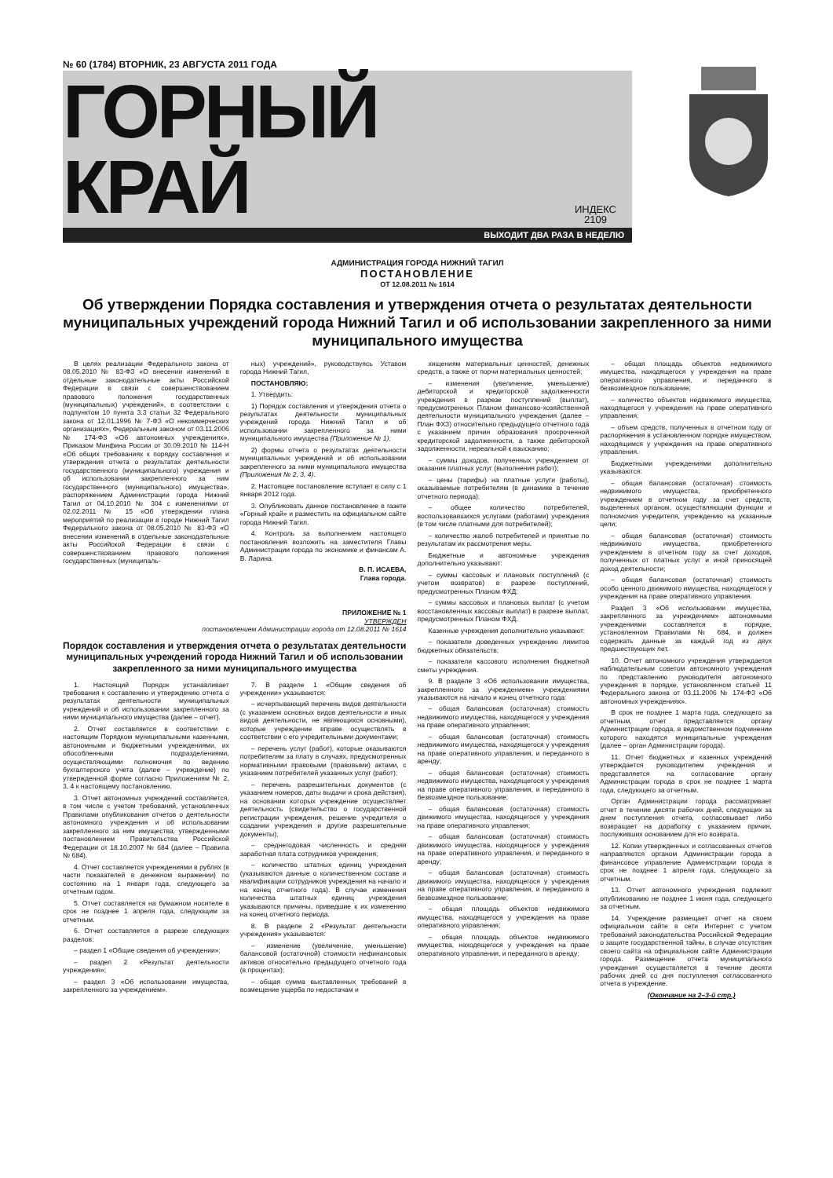№ 60 (1784) ВТОРНИК, 23 АВГУСТА 2011 ГОДА
ГОРНЫЙ КРАЙ ИНДЕКС
2109
ВЫХОДИТ ДВА РАЗА В НЕДЕЛЮ
АДМИНИСТРАЦИЯ ГОРОДА НИЖНИЙ ТАГИЛ
ПОСТАНОВЛЕНИЕ
ОТ 12.08.2011 № 1614
Об утверждении Порядка составления и утверждения отчета о результатах деятельности муниципальных учреждений города Нижний Тагил и об использовании закрепленного за ними муниципального имущества
В целях реализации Федерального закона от 08.05.2010 № 83-ФЗ «О внесении изменений в отдельные законодательные акты Российской Федерации в связи с совершенствованием правового положения государственных (муниципальных) учреждений», в соответствии с подпунктом 10 пункта 3.3 статьи 32 Федерального закона от 12.01.1996 № 7-ФЗ «О некоммерческих организациях», Федеральным законом от 03.11.2006 № 174-ФЗ «Об автономных учреждениях», Приказом Минфина России от 30.09.2010 № 114-Н «Об общих требованиях к порядку составления и утверждения отчета о результатах деятельности государственного (муниципального) учреждения и об использовании закрепленного за ним государственного (муниципального) имущества», распоряжением Администрации города Нижний Тагил от 04.10.2010 № 304 с изменениями от 02.02.2011 № 15 «Об утверждении плана мероприятий по реализации в городе Нижний Тагил Федерального закона от 08.05.2010 № 83-ФЗ «О внесении изменений в отдельные законодательные акты Российской Федерации в связи с совершенствованием правового положения государственных (муниципаль-
ных) учреждений», руководствуясь Уставом города Нижний Тагил,
ПОСТАНОВЛЯЮ:
1. Утвердить:
1) Порядок составления и утверждения отчета о результатах деятельности муниципальных учреждений города Нижний Тагил и об использовании закрепленного за ними муниципального имущества (Приложение № 1);
2) формы отчета о результатах деятельности муниципальных учреждений и об использовании закрепленного за ними муниципального имущества (Приложения № 2, 3, 4).
2. Настоящее постановление вступает в силу с 1 января 2012 года.
3. Опубликовать данное постановление в газете «Горный край» и разместить на официальном сайте города Нижний Тагил.
4. Контроль за выполнением настоящего постановления возложить на заместителя Главы Администрации города по экономике и финансам А. В. Ларина.
В. П. ИСАЕВА,
Глава города.
ПРИЛОЖЕНИЕ № 1
УТВЕРЖДЕН
постановлением Администрации города от 12.08.2011 № 1614
Порядок составления и утверждения отчета о результатах деятельности муниципальных учреждений города Нижний Тагил и об использовании закрепленного за ними муниципального имущества
1. Настоящий Порядок устанавливает требования к составлению и утверждению отчета о результатах деятельности муниципальных учреждений и об использовании закрепленного за ними муниципального имущества (далее – отчет).
2. Отчет составляется в соответствии с настоящим Порядком муниципальными казенными, автономными и бюджетными учреждениями, их обособленными подразделениями, осуществляющими полномочия по ведению бухгалтерского учета (далее – учреждение) по утвержденной форме согласно Приложениям № 2, 3, 4 к настоящему постановлению.
3. Отчет автономных учреждений составляется, в том числе с учетом требований, установленных Правилами опубликования отчетов о деятельности автономного учреждения и об использовании закрепленного за ним имущества, утвержденными постановлением Правительства Российской Федерации от 18.10.2007 № 684 (далее – Правила № 684).
4. Отчет составляется учреждениями в рублях (в части показателей в денежном выражении) по состоянию на 1 января года, следующего за отчетным годом.
5. Отчет составляется на бумажном носителе в срок не позднее 1 апреля года, следующим за отчетным.
6. Отчет составляется в разрезе следующих разделов:
– раздел 1 «Общие сведения об учреждении»;
– раздел 2 «Результат деятельности учреждения»;
– раздел 3 «Об использовании имущества, закрепленного за учреждением».
7. В разделе 1 «Общие сведения об учреждении» указываются:
– исчерпывающий перечень видов деятельности (с указанием основных видов деятельности и иных видов деятельности, не являющихся основными), которые учреждение вправе осуществлять в соответствии с его учредительными документами;
– перечень услуг (работ), которые оказываются потребителям за плату в случаях, предусмотренных нормативными правовыми (правовыми) актами, с указанием потребителей указанных услуг (работ);
– перечень разрешительных документов (с указанием номеров, даты выдачи и срока действия), на основании которых учреждение осуществляет деятельность (свидетельство о государственной регистрации учреждения, решение учредителя о создании учреждения и другие разрешительные документы);
– среднегодовая численность и средняя заработная плата сотрудников учреждения;
– количество штатных единиц учреждения (указываются данные о количественном составе и квалификации сотрудников учреждения на начало и на конец отчетного года). В случае изменения количества штатных единиц учреждения указываются причины, приведшие к их изменению на конец отчетного периода.
8. В разделе 2 «Результат деятельности учреждения» указываются:
– изменение (увеличение, уменьшение) балансовой (остаточной) стоимости нефинансовых активов относительно предыдущего отчетного года (в процентах);
– общая сумма выставленных требований в возмещение ущерба по недостачам и
хищениям материальных ценностей, денежных средств, а также от порчи материальных ценностей;
– изменения (увеличение, уменьшение) дебиторской и кредиторской задолженности учреждения в разрезе поступлений (выплат), предусмотренных Планом финансово-хозяйственной деятельности муниципального учреждения (далее – План ФХЗ) относительно предыдущего отчетного года с указанием причин образования просроченной кредиторской задолженности, а также дебиторской задолженности, нереальной к взысканию;
– суммы доходов, полученных учреждением от оказания платных услуг (выполнения работ);
– цены (тарифы) на платные услуги (работы), оказываемые потребителям (в динамике в течение отчетного периода);
– общее количество потребителей, воспользовавшихся услугами (работами) учреждения (в том числе платными для потребителей);
– количество жалоб потребителей и принятые по результатам их рассмотрения меры.
Бюджетные и автономные учреждения дополнительно указывают:
– суммы кассовых и плановых поступлений (с учетом возвратов) в разрезе поступлений, предусмотренных Планом ФХД;
– суммы кассовых и плановых выплат (с учетом восстановленных кассовых выплат) в разрезе выплат, предусмотренных Планом ФХД.
Казенные учреждения дополнительно указывают:
– показатели доведенных учреждению лимитов бюджетных обязательств;
– показатели кассового исполнения бюджетной сметы учреждения.
9. В разделе 3 «Об использовании имущества, закрепленного за учреждением» учреждениями указываются на начало и конец отчетного года:
– общая балансовая (остаточная) стоимость недвижимого имущества, находящегося у учреждения на праве оперативного управления;
– общая балансовая (остаточная) стоимость недвижимого имущества, находящегося у учреждения на праве оперативного управления, и переданного в аренду;
– общая балансовая (остаточная) стоимость недвижимого имущества, находящегося у учреждения на праве оперативного управления, и переданного в безвозмездное пользование;
– общая балансовая (остаточная) стоимость движимого имущества, находящегося у учреждения на праве оперативного управления;
– общая балансовая (остаточная) стоимость движимого имущества, находящегося у учреждения на праве оперативного управления, и переданного в аренду;
– общая балансовая (остаточная) стоимость движимого имущества, находящегося у учреждения на праве оперативного управления, и переданного в безвозмездное пользование;
– общая площадь объектов недвижимого имущества, находящегося у учреждения на праве оперативного управления;
– общая площадь объектов недвижимого имущества, находящегося у учреждения на праве оперативного управления, и переданного в аренду;
– общая площадь объектов недвижимого имущества, находящегося у учреждения на праве оперативного управления, и переданного в безвозмездное пользование;
– количество объектов недвижимого имущества, находящегося у учреждения на праве оперативного управления;
– объем средств, полученных в отчетном году от распоряжения в установленном порядке имуществом, находящимся у учреждения на праве оперативного управления.
Бюджетными учреждениями дополнительно указываются:
– общая балансовая (остаточная) стоимость недвижимого имущества, приобретенного учреждением в отчетном году за счет средств, выделенных органом, осуществляющим функции и полномочия учредителя, учреждению на указанные цели;
– общая балансовая (остаточная) стоимость недвижимого имущества, приобретенного учреждением в отчетном году за счет доходов, полученных от платных услуг и иной приносящей доход деятельности;
– общая балансовая (остаточная) стоимость особо ценного движимого имущества, находящегося у учреждения на праве оперативного управления.
Раздел 3 «Об использовании имущества, закрепленного за учреждением» автономными учреждениями составляется в порядке, установленном Правилами № 684, и должен содержать данные за каждый год из двух предшествующих лет.
10. Отчет автономного учреждения утверждается наблюдательным советом автономного учреждения по представлению руководителя автономного учреждения в порядке, установленном статьей 11 Федерального закона от 03.11.2006 № 174-ФЗ «Об автономных учреждениях».
В срок не позднее 1 марта года, следующего за отчетным, отчет представляется органу Администрации города, в ведомственном подчинении которого находятся муниципальные учреждения (далее – орган Администрации города).
11. Отчет бюджетных и казенных учреждений утверждается руководителем учреждения и представляется на согласование органу Администрации города в срок не позднее 1 марта года, следующего за отчетным.
Орган Администрации города рассматривает отчет в течение десяти рабочих дней, следующих за днем поступления отчета, согласовывает либо возвращает на доработку с указанием причин, послуживших основанием для его возврата.
12. Копии утвержденных и согласованных отчетов направляются органом Администрации города в финансовое управление Администрации города в срок не позднее 1 апреля года, следующего за отчетным.
13. Отчет автономного учреждения подлежит опубликованию не позднее 1 июня года, следующего за отчетным.
14. Учреждение размещает отчет на своем официальном сайте в сети Интернет с учетом требований законодательства Российской Федерации о защите государственной тайны, в случае отсутствия своего сайта на официальном сайте Администрации города. Размещение отчета муниципального учреждения осуществляется в течение десяти рабочих дней со дня поступления согласованного отчета в учреждение.
(Окончание на 2–3-й стр.)